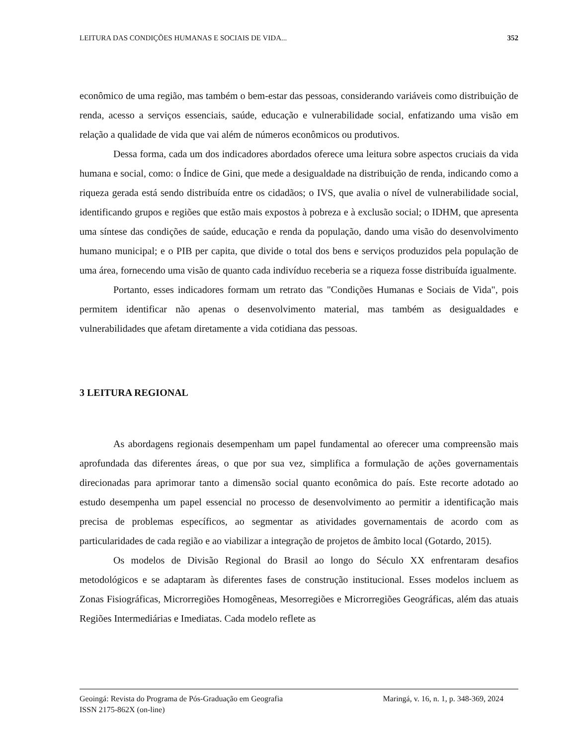LEITURA DAS CONDIÇÕES HUMANAS E SOCIAIS DE VIDA... 352
econômico de uma região, mas também o bem-estar das pessoas, considerando variáveis como distribuição de renda, acesso a serviços essenciais, saúde, educação e vulnerabilidade social, enfatizando uma visão em relação a qualidade de vida que vai além de números econômicos ou produtivos.
Dessa forma, cada um dos indicadores abordados oferece uma leitura sobre aspectos cruciais da vida humana e social, como: o Índice de Gini, que mede a desigualdade na distribuição de renda, indicando como a riqueza gerada está sendo distribuída entre os cidadãos; o IVS, que avalia o nível de vulnerabilidade social, identificando grupos e regiões que estão mais expostos à pobreza e à exclusão social; o IDHM, que apresenta uma síntese das condições de saúde, educação e renda da população, dando uma visão do desenvolvimento humano municipal; e o PIB per capita, que divide o total dos bens e serviços produzidos pela população de uma área, fornecendo uma visão de quanto cada indivíduo receberia se a riqueza fosse distribuída igualmente.
Portanto, esses indicadores formam um retrato das "Condições Humanas e Sociais de Vida", pois permitem identificar não apenas o desenvolvimento material, mas também as desigualdades e vulnerabilidades que afetam diretamente a vida cotidiana das pessoas.
3 LEITURA REGIONAL
As abordagens regionais desempenham um papel fundamental ao oferecer uma compreensão mais aprofundada das diferentes áreas, o que por sua vez, simplifica a formulação de ações governamentais direcionadas para aprimorar tanto a dimensão social quanto econômica do país. Este recorte adotado ao estudo desempenha um papel essencial no processo de desenvolvimento ao permitir a identificação mais precisa de problemas específicos, ao segmentar as atividades governamentais de acordo com as particularidades de cada região e ao viabilizar a integração de projetos de âmbito local (Gotardo, 2015).
Os modelos de Divisão Regional do Brasil ao longo do Século XX enfrentaram desafios metodológicos e se adaptaram às diferentes fases de construção institucional. Esses modelos incluem as Zonas Fisiográficas, Microrregiões Homogêneas, Mesorregiões e Microrregiões Geográficas, além das atuais Regiões Intermediárias e Imediatas. Cada modelo reflete as
Geoingá: Revista do Programa de Pós-Graduação em Geografia Maringá, v. 16, n. 1, p. 348-369, 2024
ISSN 2175-862X (on-line)